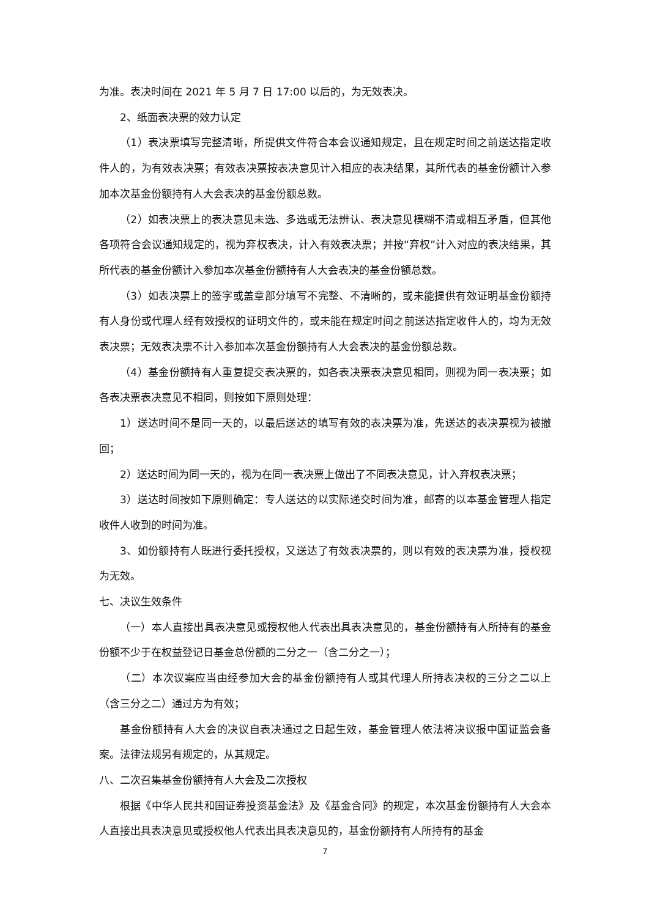为准。表决时间在 2021 年 5 月 7 日 17:00 以后的，为无效表决。
2、纸面表决票的效力认定
（1）表决票填写完整清晰，所提供文件符合本会议通知规定，且在规定时间之前送达指定收件人的，为有效表决票；有效表决票按表决意见计入相应的表决结果，其所代表的基金份额计入参加本次基金份额持有人大会表决的基金份额总数。
（2）如表决票上的表决意见未选、多选或无法辨认、表决意见模糊不清或相互矛盾，但其他各项符合会议通知规定的，视为弃权表决，计入有效表决票；并按“弃权”计入对应的表决结果，其所代表的基金份额计入参加本次基金份额持有人大会表决的基金份额总数。
（3）如表决票上的签字或盖章部分填写不完整、不清晰的，或未能提供有效证明基金份额持有人身份或代理人经有效授权的证明文件的，或未能在规定时间之前送达指定收件人的，均为无效表决票；无效表决票不计入参加本次基金份额持有人大会表决的基金份额总数。
（4）基金份额持有人重复提交表决票的，如各表决票表决意见相同，则视为同一表决票；如各表决票表决意见不相同，则按如下原则处理：
1）送达时间不是同一天的，以最后送达的填写有效的表决票为准，先送达的表决票视为被撤回；
2）送达时间为同一天的，视为在同一表决票上做出了不同表决意见，计入弃权表决票；
3）送达时间按如下原则确定：专人送达的以实际递交时间为准，邮寄的以本基金管理人指定收件人收到的时间为准。
3、如份额持有人既进行委托授权，又送达了有效表决票的，则以有效的表决票为准，授权视为无效。
七、决议生效条件
（一）本人直接出具表决意见或授权他人代表出具表决意见的，基金份额持有人所持有的基金份额不少于在权益登记日基金总份额的二分之一（含二分之一）；
（二）本次议案应当由经参加大会的基金份额持有人或其代理人所持表决权的三分之二以上（含三分之二）通过方为有效；
基金份额持有人大会的决议自表决通过之日起生效，基金管理人依法将决议报中国证监会备案。法律法规另有规定的，从其规定。
八、二次召集基金份额持有人大会及二次授权
根据《中华人民共和国证券投资基金法》及《基金合同》的规定，本次基金份额持有人大会本人直接出具表决意见或授权他人代表出具表决意见的，基金份额持有人所持有的基金
7